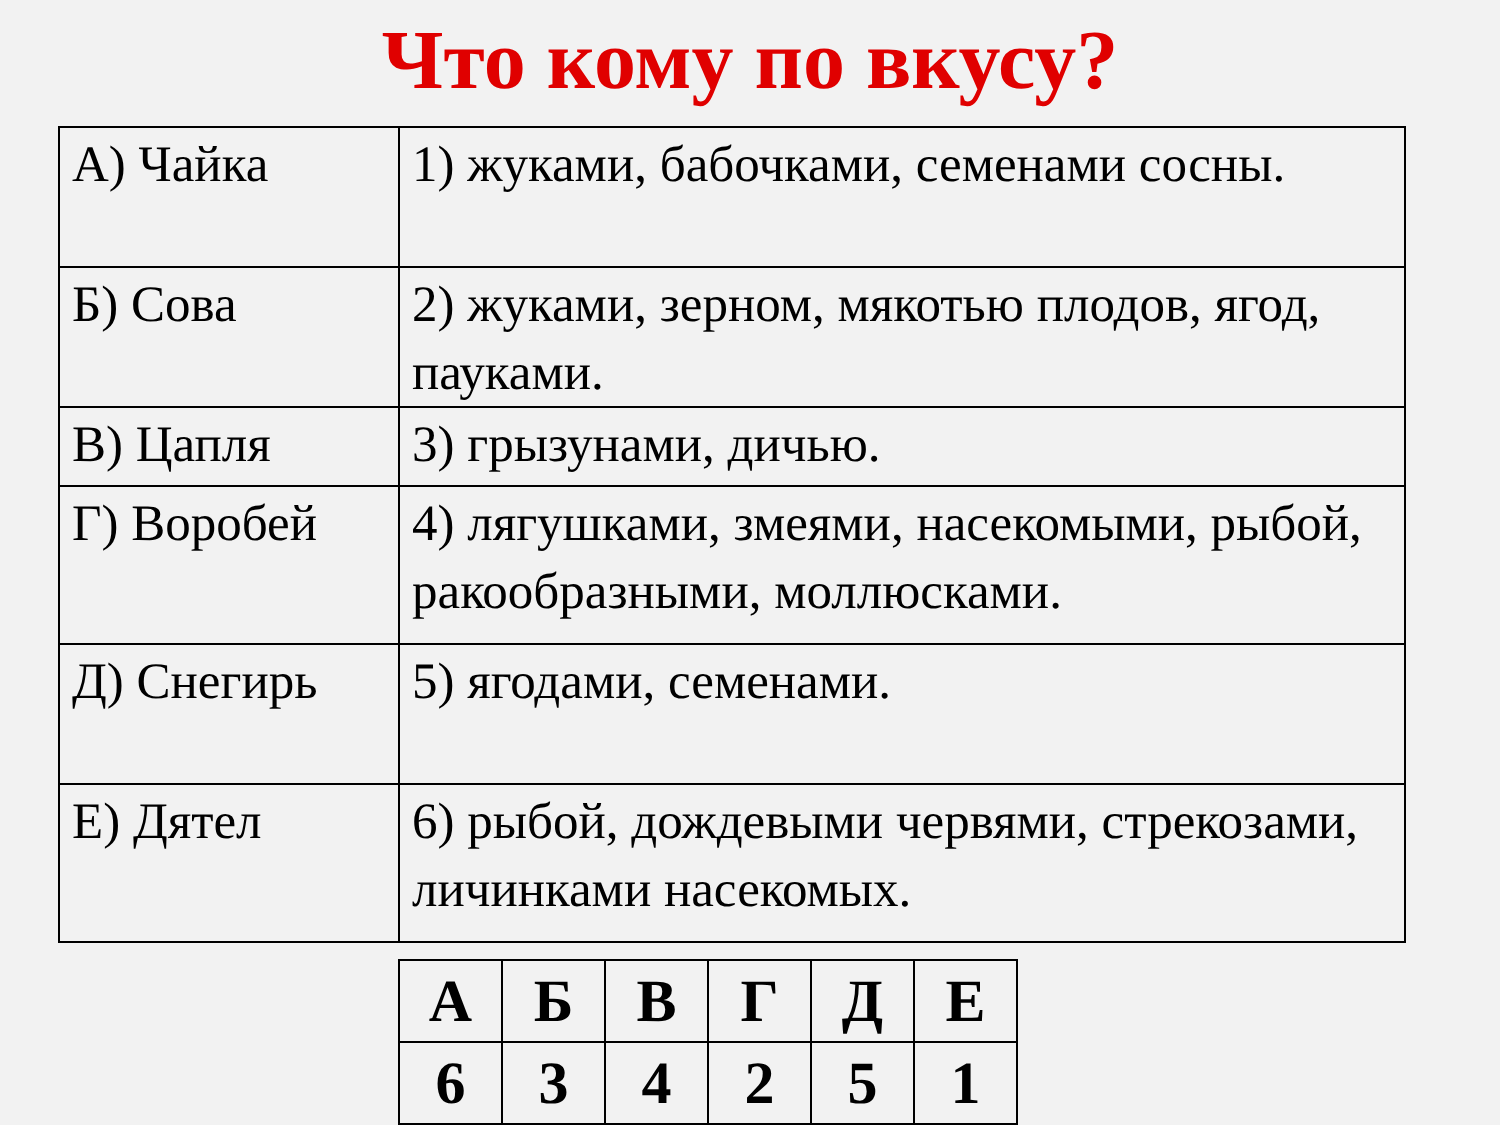Что кому по вкусу?
| А) Чайка | 1) жуками, бабочками, семенами сосны. |
| Б) Сова | 2) жуками, зерном, мякотью плодов, ягод, пауками. |
| В) Цапля | 3) грызунами, дичью. |
| Г) Воробей | 4) лягушками, змеями, насекомыми, рыбой, ракообразными, моллюсками. |
| Д) Снегирь | 5) ягодами, семенами. |
| Е) Дятел | 6) рыбой, дождевыми червями, стрекозами, личинками насекомых. |
| А | Б | В | Г | Д | Е |
| --- | --- | --- | --- | --- | --- |
| 6 | 3 | 4 | 2 | 5 | 1 |